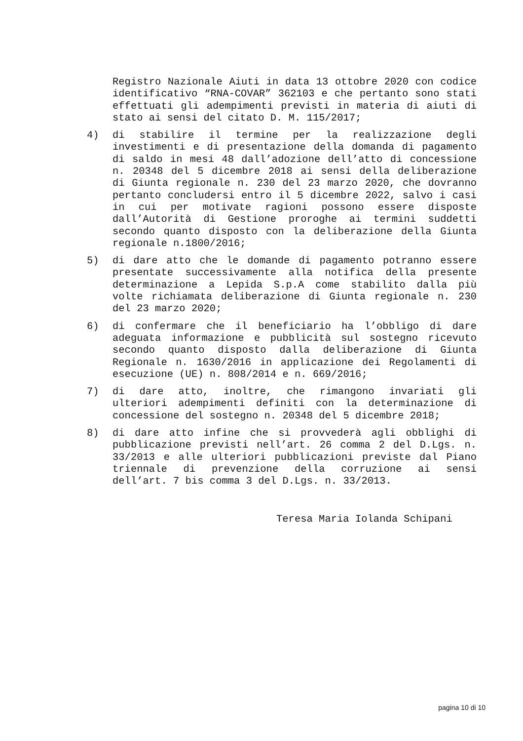Registro Nazionale Aiuti in data 13 ottobre 2020 con codice identificativo “RNA-COVAR” 362103 e che pertanto sono stati effettuati gli adempimenti previsti in materia di aiuti di stato ai sensi del citato D. M. 115/2017;
4) di stabilire il termine per la realizzazione degli investimenti e di presentazione della domanda di pagamento di saldo in mesi 48 dall’adozione dell’atto di concessione n. 20348 del 5 dicembre 2018 ai sensi della deliberazione di Giunta regionale n. 230 del 23 marzo 2020, che dovranno pertanto concludersi entro il 5 dicembre 2022, salvo i casi in cui per motivate ragioni possono essere disposte dall’Autorità di Gestione proroghe ai termini suddetti secondo quanto disposto con la deliberazione della Giunta regionale n.1800/2016;
5) di dare atto che le domande di pagamento potranno essere presentate successivamente alla notifica della presente determinazione a Lepida S.p.A come stabilito dalla più volte richiamata deliberazione di Giunta regionale n. 230 del 23 marzo 2020;
6) di confermare che il beneficiario ha l’obbligo di dare adeguata informazione e pubblicità sul sostegno ricevuto secondo quanto disposto dalla deliberazione di Giunta Regionale n. 1630/2016 in applicazione dei Regolamenti di esecuzione (UE) n. 808/2014 e n. 669/2016;
7) di dare atto, inoltre, che rimangono invariati gli ulteriori adempimenti definiti con la determinazione di concessione del sostegno n. 20348 del 5 dicembre 2018;
8) di dare atto infine che si provvederà agli obblighi di pubblicazione previsti nell’art. 26 comma 2 del D.Lgs. n. 33/2013 e alle ulteriori pubblicazioni previste dal Piano triennale di prevenzione della corruzione ai sensi dell’art. 7 bis comma 3 del D.Lgs. n. 33/2013.
Teresa Maria Iolanda Schipani
pagina 10 di 10